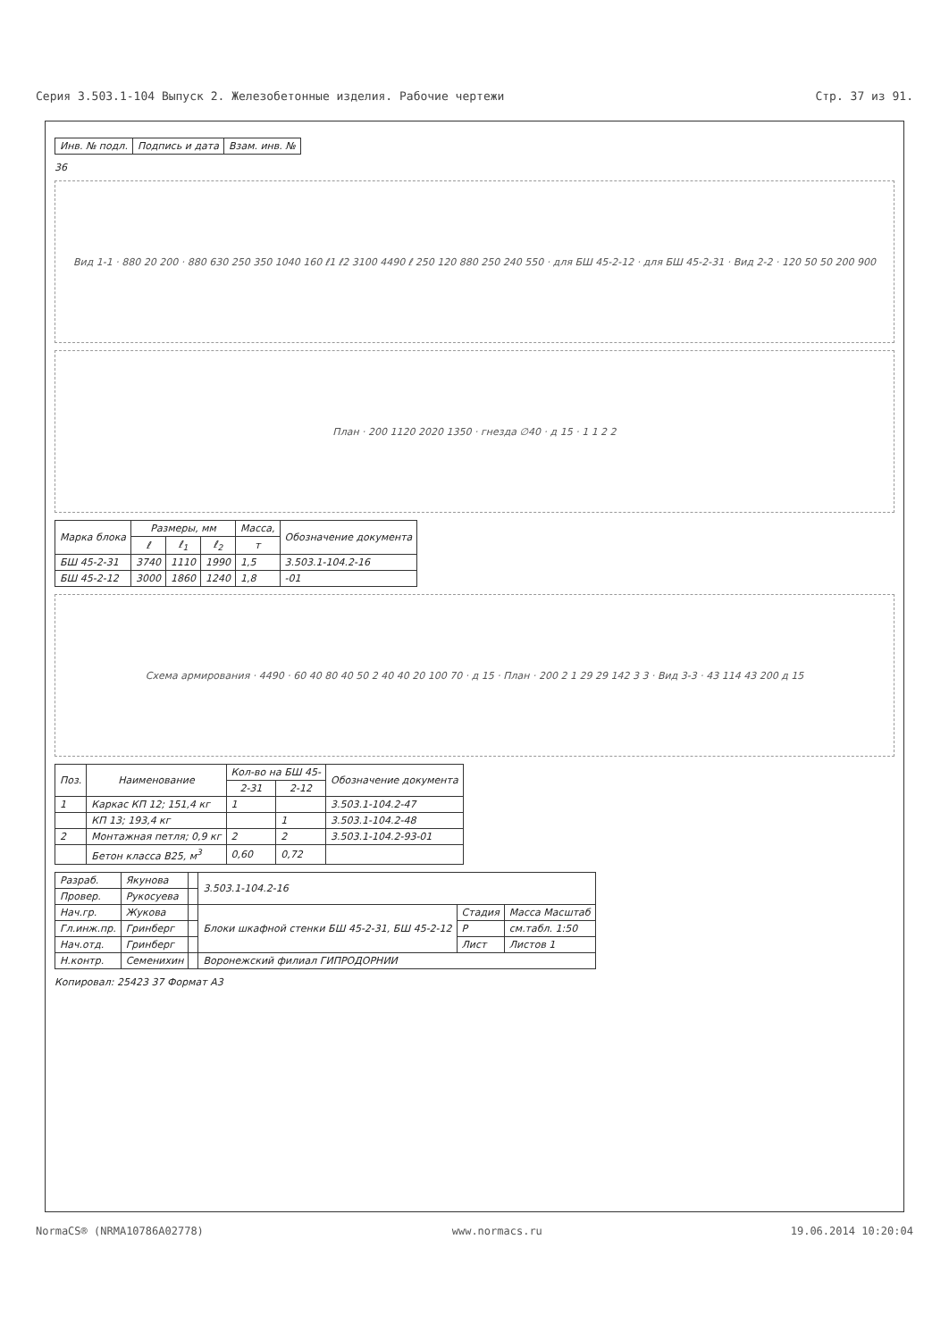Серия 3.503.1-104 Выпуск 2. Железобетонные изделия. Рабочие чертежи Стр. 37 из 91.
| Инв. № подл. | Подпись и дата | Взам. инв. № |
36
Вид 1-1 · 880 20 200 · 880 630 250 350 1040 160 ℓ1 ℓ2 3100 4490 ℓ 250 120 880 250 240 550 · для БШ 45-2-12 · для БШ 45-2-31 · Вид 2-2 · 120 50 50 200 900
План · 200 1120 2020 1350 · гнезда ∅40 · д 15 · 1 1 2 2
| Марка блока | Размеры, мм | | | Масса, | Обозначение документа |
| --- | --- | --- | --- | --- | --- |
| | ℓ | ℓ<sub>1</sub> | ℓ<sub>2</sub> | т | |
| БШ 45-2-31 | 3740 | 1110 | 1990 | 1,5 | 3.503.1-104.2-16 |
| БШ 45-2-12 | 3000 | 1860 | 1240 | 1,8 | -01 |
Схема армирования · 4490 · 60 40 80 40 50 2 40 40 20 100 70 · д 15 · План · 200 2 1 29 29 142 3 3 · Вид 3-3 · 43 114 43 200 д 15
| Поз. | Наименование | Кол-во на БШ 45- | | Обозначение документа |
| --- | --- | --- | --- | --- |
| | | 2-31 | 2-12 | |
| 1 | Каркас КП 12; 151,4 кг | 1 | | 3.503.1-104.2-47 |
| | КП 13; 193,4 кг | | 1 | 3.503.1-104.2-48 |
| 2 | Монтажная петля; 0,9 кг | 2 | 2 | 3.503.1-104.2-93-01 |
| | Бетон класса В25, м<sup>3</sup> | 0,60 | 0,72 | |
| Разраб. | Якунова | | 3.503.1-104.2-16 | | |
| Провер. | Рукосуева | | | | |
| Нач.гр. | Жукова | | Блоки шкафной стенки БШ 45-2-31, БШ 45-2-12 | Стадия | Масса Масштаб |
| Гл.инж.пр. | Гринберг | | | Р | см.табл. 1:50 |
| Нач.отд. | Гринберг | | | Лист | Листов 1 |
| Н.контр. | Семенихин | | Воронежский филиал ГИПРОДОРНИИ | | |
Копировал: 25423 37 Формат А3
NormaCS® (NRMA10786A02778) www.normacs.ru 19.06.2014 10:20:04